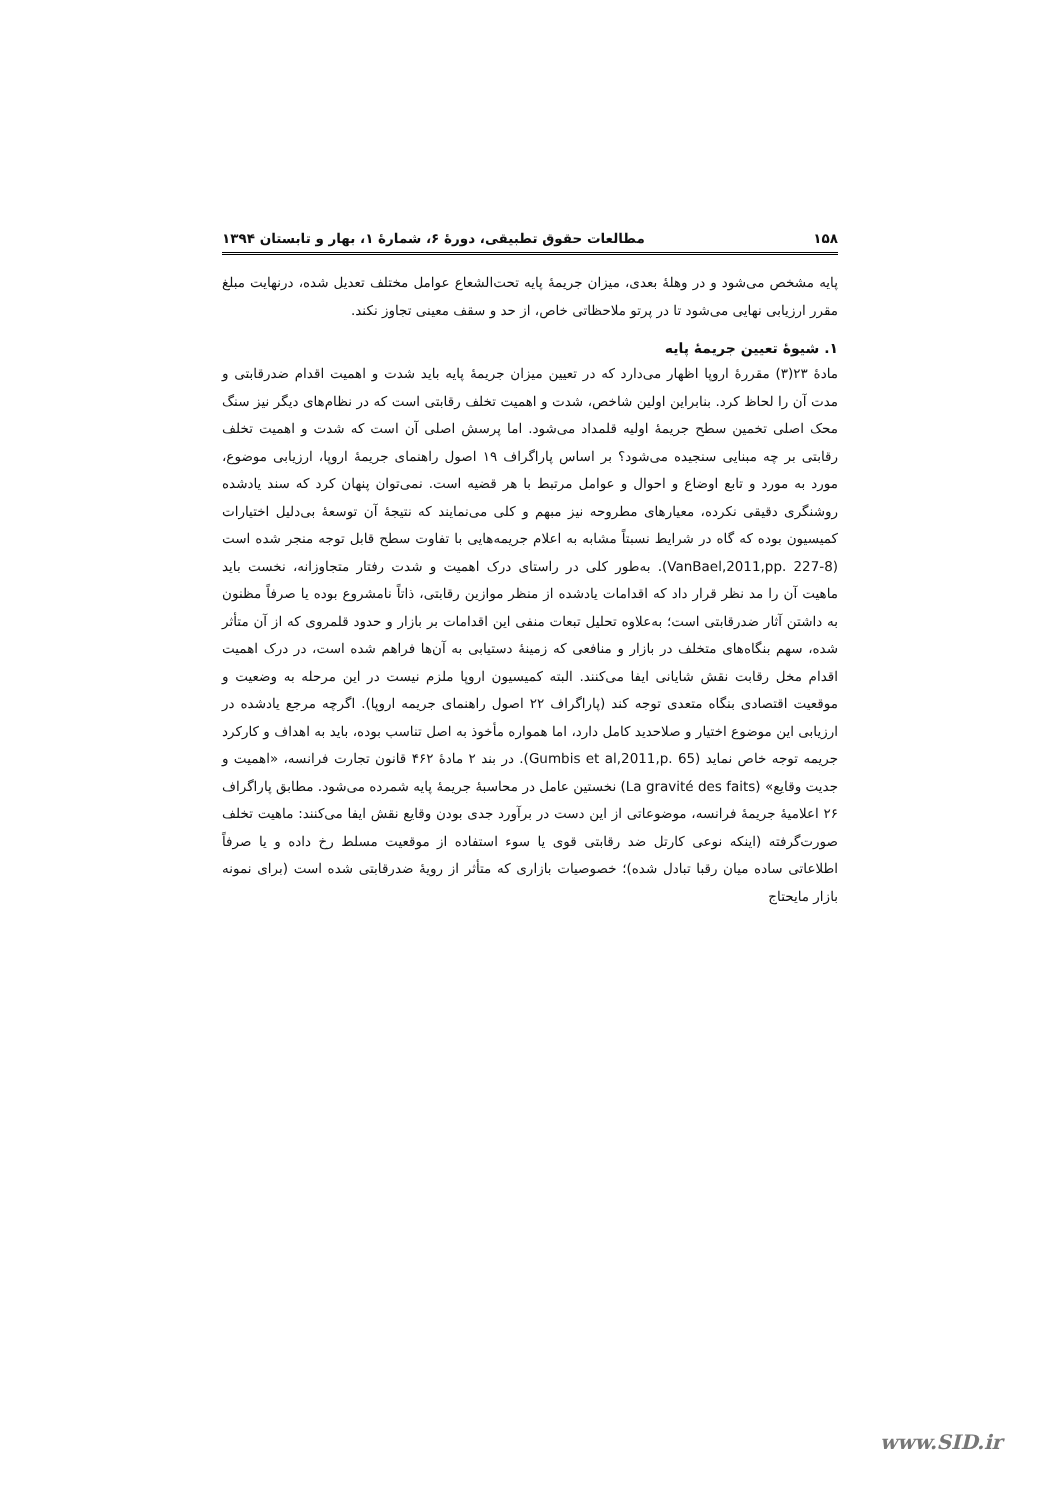۱۵۸ مطالعات حقوق تطبیقی، دورهٔ ۶، شمارهٔ ۱، بهار و تابستان ۱۳۹۴
پایه مشخص می‌شود و در وهلهٔ بعدی، میزان جریمهٔ پایه تحت‌الشعاع عوامل مختلف تعدیل شده، درنهایت مبلغ مقرر ارزیابی نهایی می‌شود تا در پرتو ملاحظاتی خاص، از حد و سقف معینی تجاوز نکند.
۱. شیوهٔ تعیین جریمهٔ پایه
مادهٔ ۲۳(۳) مقررهٔ اروپا اظهار می‌دارد که در تعیین میزان جریمهٔ پایه باید شدت و اهمیت اقدام ضدرقابتی و مدت آن را لحاظ کرد. بنابراین اولین شاخص، شدت و اهمیت تخلف رقابتی است که در نظام‌های دیگر نیز سنگ محک اصلی تخمین سطح جریمهٔ اولیه قلمداد می‌شود. اما پرسش اصلی آن است که شدت و اهمیت تخلف رقابتی بر چه مبنایی سنجیده می‌شود؟ بر اساس پاراگراف ۱۹ اصول راهنمای جریمهٔ اروپا، ارزیابی موضوع، مورد به مورد و تابع اوضاع و احوال و عوامل مرتبط با هر قضیه است. نمی‌توان پنهان کرد که سند یادشده روشنگری دقیقی نکرده، معیارهای مطروحه نیز مبهم و کلی می‌نمایند که نتیجهٔ آن توسعهٔ بی‌دلیل اختیارات کمیسیون بوده که گاه در شرایط نسبتاً مشابه به اعلام جریمه‌هایی با تفاوت سطح قابل توجه منجر شده است (VanBael,2011,pp. 227-8). به‌طور کلی در راستای درک اهمیت و شدت رفتار متجاوزانه، نخست باید ماهیت آن را مد نظر قرار داد که اقدامات یادشده از منظر موازین رقابتی، ذاتاً نامشروع بوده یا صرفاً مظنون به داشتن آثار ضدرقابتی است؛ به‌علاوه تحلیل تبعات منفی این اقدامات بر بازار و حدود قلمروی که از آن متأثر شده، سهم بنگاه‌های متخلف در بازار و منافعی که زمینهٔ دستیابی به آن‌ها فراهم شده است، در درک اهمیت اقدام مخل رقابت نقش شایانی ایفا می‌کنند. البته کمیسیون اروپا ملزم نیست در این مرحله به وضعیت و موقعیت اقتصادی بنگاه متعدی توجه کند (پاراگراف ۲۲ اصول راهنمای جریمه اروپا). اگرچه مرجع یادشده در ارزیابی این موضوع اختیار و صلاحدید کامل دارد، اما همواره مأخوذ به اصل تناسب بوده، باید به اهداف و کارکرد جریمه توجه خاص نماید (Gumbis et al,2011,p. 65). در بند ۲ مادهٔ ۴۶۲ قانون تجارت فرانسه، «اهمیت و جدیت وقایع» (La gravité des faits) نخستین عامل در محاسبهٔ جریمهٔ پایه شمرده می‌شود. مطابق پاراگراف ۲۶ اعلامیهٔ جریمهٔ فرانسه، موضوعاتی از این دست در برآورد جدی بودن وقایع نقش ایفا می‌کنند: ماهیت تخلف صورت‌گرفته (اینکه نوعی کارتل ضد رقابتی قوی یا سوء استفاده از موقعیت مسلط رخ داده و یا صرفاً اطلاعاتی ساده میان رقبا تبادل شده)؛ خصوصیات بازاری که متأثر از رویهٔ ضدرقابتی شده است (برای نمونه بازار مایحتاج
www.SID.ir